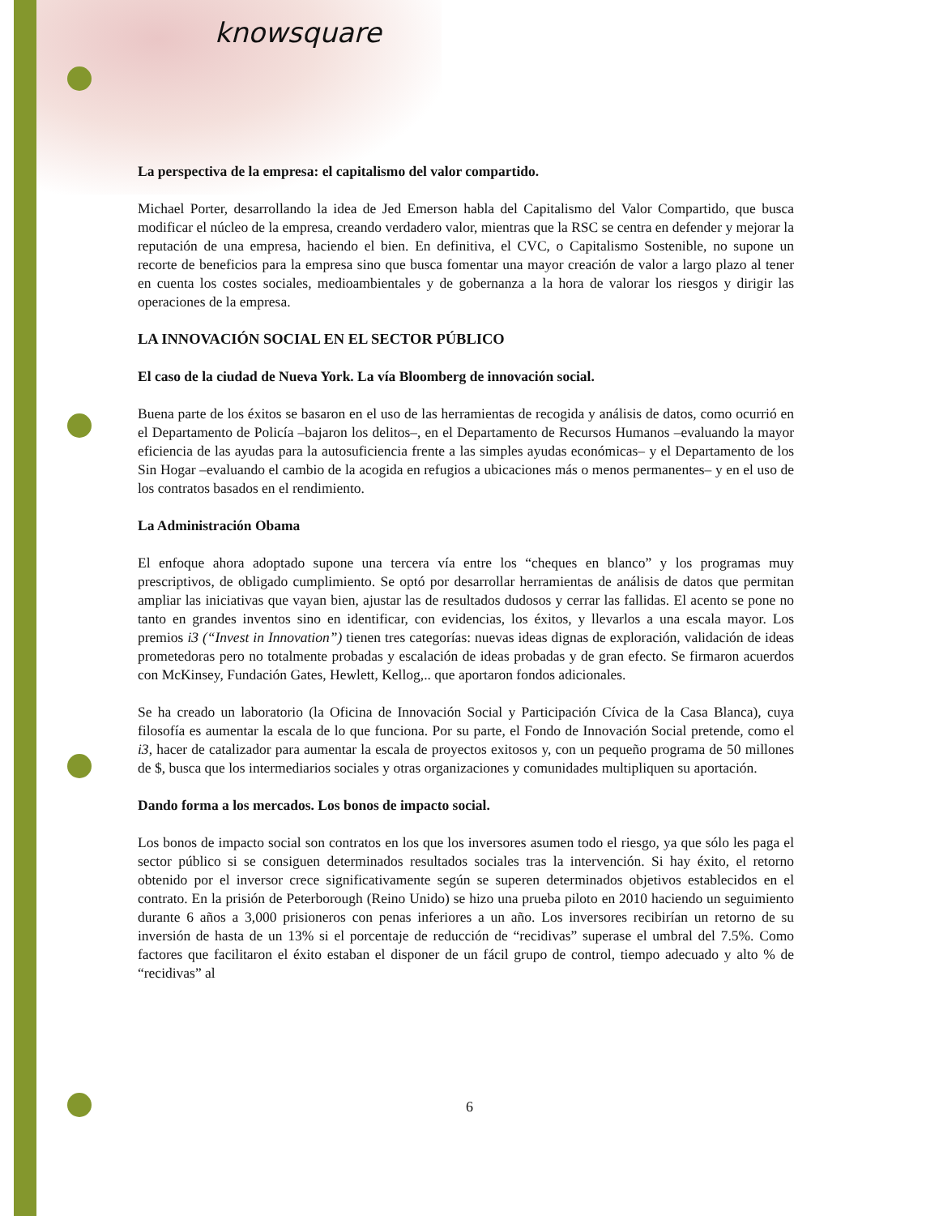knowsquare
La perspectiva de la empresa: el capitalismo del valor compartido.
Michael Porter, desarrollando la idea de Jed Emerson habla del Capitalismo del Valor Compartido, que busca modificar el núcleo de la empresa, creando verdadero valor, mientras que la RSC se centra en defender y mejorar la reputación de una empresa, haciendo el bien. En definitiva, el CVC, o Capitalismo Sostenible, no supone un recorte de beneficios para la empresa sino que busca fomentar una mayor creación de valor a largo plazo al tener en cuenta los costes sociales, medioambientales y de gobernanza a la hora de valorar los riesgos y dirigir las operaciones de la empresa.
LA INNOVACIÓN SOCIAL EN EL SECTOR PÚBLICO
El caso de la ciudad de Nueva York. La vía Bloomberg de innovación social.
Buena parte de los éxitos se basaron en el uso de las herramientas de recogida y análisis de datos, como ocurrió en el Departamento de Policía –bajaron los delitos–, en el Departamento de Recursos Humanos –evaluando la mayor eficiencia de las ayudas para la autosuficiencia frente a las simples ayudas económicas– y el Departamento de los Sin Hogar –evaluando el cambio de la acogida en refugios a ubicaciones más o menos permanentes– y en el uso de los contratos basados en el rendimiento.
La Administración Obama
El enfoque ahora adoptado supone una tercera vía entre los “cheques en blanco” y los programas muy prescriptivos, de obligado cumplimiento. Se optó por desarrollar herramientas de análisis de datos que permitan ampliar las iniciativas que vayan bien, ajustar las de resultados dudosos y cerrar las fallidas. El acento se pone no tanto en grandes inventos sino en identificar, con evidencias, los éxitos, y llevarlos a una escala mayor. Los premios i3 (“Invest in Innovation”) tienen tres categorías: nuevas ideas dignas de exploración, validación de ideas prometedoras pero no totalmente probadas y escalación de ideas probadas y de gran efecto. Se firmaron acuerdos con McKinsey, Fundación Gates, Hewlett, Kellog,.. que aportaron fondos adicionales.
Se ha creado un laboratorio (la Oficina de Innovación Social y Participación Cívica de la Casa Blanca), cuya filosofía es aumentar la escala de lo que funciona. Por su parte, el Fondo de Innovación Social pretende, como el i3, hacer de catalizador para aumentar la escala de proyectos exitosos y, con un pequeño programa de 50 millones de $, busca que los intermediarios sociales y otras organizaciones y comunidades multipliquen su aportación.
Dando forma a los mercados. Los bonos de impacto social.
Los bonos de impacto social son contratos en los que los inversores asumen todo el riesgo, ya que sólo les paga el sector público si se consiguen determinados resultados sociales tras la intervención. Si hay éxito, el retorno obtenido por el inversor crece significativamente según se superen determinados objetivos establecidos en el contrato. En la prisión de Peterborough (Reino Unido) se hizo una prueba piloto en 2010 haciendo un seguimiento durante 6 años a 3,000 prisioneros con penas inferiores a un año. Los inversores recibirían un retorno de su inversión de hasta de un 13% si el porcentaje de reducción de “recidivas” superase el umbral del 7.5%. Como factores que facilitaron el éxito estaban el disponer de un fácil grupo de control, tiempo adecuado y alto % de “recidivas” al
6